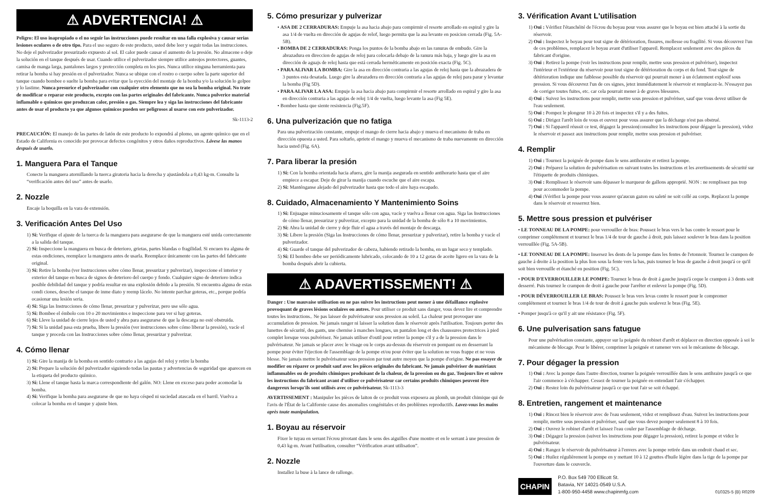⚠ ADVERTENCIA! ⚠
Peligro: El uso inapropiado o el no seguir las instrucciones puede resultar en una falla explosiva y causar serias lesiones oculares o de otro tipo. Para el uso seguro de este producto, usted debe leer y seguir todas las instrucciones. No deje el pulverizador presurizado expuesto al sol. El calor puede causar el aumento de la presión. No almacene o deje la solución en el tanque después de usar. Cuando utilice el pulverizador siempre utilice anteojos protectores, guantes, camisa de manga larga, pantalones largos y protección completa en los pies. Nunca utilice ninguna herramienta para retirar la bomba si hay presión en el pulverizador. Nunca se ubique con el rostro o cuerpo sobre la parte superior del tanque cuando bombee o suelte la bomba para evitar que la eyección del montaje de la bomba y/o la solución lo golpee y lo lastime. Nunca presurice el pulverizador con cualquier otro elemento que no sea la bomba original. No trate de modificar o reparar este producto, excepto con las partes originales del fabricante. Nunca pulverice material inflamable o químicos que produzcan calor, presión o gas. Siempre lea y siga las instrucciones del fabricante antes de usar el producto ya que algunos químicos pueden ser peligrosos al usarse con este pulverizador.
Sk-1113-2
PRECAUCIÓN: El manejo de las partes de latón de este producto lo expondrá al plomo, un agente químico que en el Estado de California es conocido por provocar defectos congénitos y otros daños reproductivos. Lávese las manos después de usarlo.
1. Manguera Para el Tanque
Conecte la manguera atornillando la tuerca giratoria hacia la derecha y ajustándola a 0,43 kg-m. Consulte la “verificación antes del uso” antes de usarlo.
2. Nozzle
Encaje la boquilla en la vara de extensión.
3. Verificación Antes Del Uso
1) Sí: Verifique el ajuste de la tuerca de la manguera para asegurarse de que la manguera esté unida correctamente a la salida del tanque.
2) Sí: Inspeccione la manguera en busca de deterioro, grietas, partes blandas o fragilidad. Si encuen tra alguna de estas ondiciones, reemplace la manguera antes de usarla. Reemplace únicamente con las partes del fabricante original.
3) Sí: Retire la bomba (ver Instrucciones sobre cómo llenar, presurizar y pulverizar), inspeccione el interior y exterior del tanque en busca de signos de deterioro del cuerpo y fondo. Cualquier signo de deterioro indica posible debilidad del tanque y podría resultar en una explosión debido a la presión. Si encuentra alguna de estas condi ciones, deseche el tanque de inme diato y reemp lácelo. No intente parchar goteras, etc., porque podría ocasionar una lesión seria.
4) Sí: Siga las Instrucciones de cómo llenar, presurizar y pulverizar, pero use sólo agua.
5) Sí: Bombee el émbolo con 10 o 20 movimientos e inspeccione para ver si hay goteras.
6) Sí: Lleve la unidad de cierre lejos de usted y abra para asegurarse de que la descarga no esté obstruida.
7) Sí: Si la unidad pasa esta prueba, libere la presión (ver instrucciones sobre cómo liberar la presión), vacíe el tanque y proceda con las Instrucciones sobre cómo llenar, presurizar y pulverizar.
4. Cómo llenar
1) Sí: Gire la manija de la bomba en sentido contrario a las agujas del reloj y retire la bomba
2) Sí: Prepare la solución del pulverizador siguiendo todas las pautas y advertencias de seguridad que aparecen en la etiqueta del producto químico.
3) Sí: Llene el tanque hasta la marca correspondiente del galón. NO: Llene en exceso para poder acomodar la bomba.
4) Sí: Verifique la bomba para asegurarse de que no haya césped ni suciedad atascada en el barril. Vuelva a colocar la bomba en el tanque y ajuste bien.
5. Cómo presurizar y pulverizar
• ASA DE 2 CERRADURAS: Empuje la asa hacia abajo para compirmir el resorte arrollado en espiral y gire la asa 1/4 de vuelta en dirección de agujas de relof, luego permita que la asa levante en posicion cerrada (Fig. 5A-5B).
• BOMBA DE 2 CERRADURAS: Ponga los puntos de la bomba abajo en las ranuras de embudo. Gire la abrazadura en direccion de agujas de reloj para colocarla debajo de la ranura más baja, y luego gire la asa en dirección de aguajs de reloj hasta que está cerrada herméticamente en posición exacta (Fig. 5C).
• PARA ALIVAR LA BOMBA: Gire la asa en dirección contraria a las agujas de reloj hasta que la abrazadera de 3 puntos esta desatada. Luego gire la abrazadera en dirección contraria a las agujas de reloj para parar y levantar la bomba (Fig 5D).
• PARA ALIVAR LA ASA: Empuje la asa hacia abajo para compirmir el resorte arrollado en espiral y gire la asa en dirección contraria a las agujas de reloj 1/4 de vuelta, luego levante la asa (Fig 5E).
• Bombee hasta que siente resistencia (Fig.5F).
6. Una pulverización que no fatiga
Para una pulverización constante, empuje el mango de cierre hacia abajo y mueva el mecanismo de traba en dirección opuesta a usted. Para soltarlo, apriete el mango y mueva el mecanismo de traba nuevamente en dirección hacia usted (Fig. 6A).
7. Para liberar la presión
1) Sí: Con la bomba orientada hacia afuera, gire la manija asegurada en sentido antihorario hasta que el aire empiece a escapar. Deje de girar la manija cuando escuche que el aire escapa.
2) Sí: Manténganse alejado del pulverizador hasta que todo el aire haya escapado.
8. Cuidado, Almacenamiento Y Mantenimiento Soins
1) Sí: Enjuague minuciosamente el tanque sólo con agua, vacíe y vuelva a llenar con agua. Siga las Instrucciones de cómo llenar, presurizar y pulverizar, excepto para la unidad de la bomba de sólo 8 a 10 movimientos.
2) Sí: Abra la unidad de cierre y deje fluir el agua a través del montaje de descarga.
3) Sí: Libere la presión (Siga las Instrucciones de cómo llenar, presurizar y pulverizar), retire la bomba y vacíe el pulverizador.
4) Sí: Guarde el tanque del pulverizador de cabeza, habiendo retirado la bomba, en un lugar seco y templado.
5) Sí: El bombeo debe ser periódicamente lubricado, colocando de 10 a 12 gotas de aceite ligero en la vara de la bomba después abrir la cubierta.
⚠ ADAVERTISSEMENT! ⚠
Danger : Une mauvaise utilisation ou ne pas suivre les instructions peut mener à une défaillance explosive provoquant de graves lésions oculaires ou autres. Pour utiliser ce produit sans danger, vous devez lire et comprendre toutes les instructions.. Ne pas laisser de pulvérisateur sous pression au soleil. La chaleur peut provoquer une accumulation de pression. Ne jamais ranger ni laisser la solution dans le réservoir après l'utilisation. Toujours porter des lunettes de sécurité, des gants, une chemise à manches longues, un pantalon long et des chaussures protectrices à pied complet lorsque vous pulvérisez. Ne jamais utiliser d'outil pour retirer la pompe s'il y a de la pression dans le pulvérisateur. Ne jamais se placer avec le visage ou le corps au-dessus du réservoir en pompant ou en desserrant la pompe pour éviter l'éjection de l'assemblage de la pompe et/ou pour éviter que la solution ne vous frappe et ne vous blesse. Ne jamais mettre le pulvérisateur sous pression par tout autre moyen que la pompe d'origine. Ne pas essayer de modifier ou réparer ce produit sauf avec les pièces originales du fabricant. Ne jamais pulvériser de matériaux inflammables ou de produits chimiques produisant de la chaleur, de la pression ou du gaz. Toujours lire et suivre les instructions du fabricant avant d'utiliser ce pulvérisateur car certains produits chimiques peuvent être dangereux lorsqu'ils sont utilisés avec ce pulvérisateur. Sk-1113-3
AVERTISSEMENT : Manipuler les pièces de laiton de ce produit vous exposera au plomb, un produit chimique qui de l'avis de l'État de la Californie cause des anomalies congénitales et des problèmes reproductifs. Lavez-vous les mains après toute manipulation.
1. Boyau au réservoir
Fixer le tuyau en serrant l'écrou pivotant dans le sens des aiguilles d'une montre et en le serrant à une pression de 0,43 kg-m. Avant l'utilisation, consulter “Vérification avant utilisation”.
2. Nozzle
Installez la buse à la lance de rallonge.
3. Vérification Avant L'utilisation
1) Oui : Vérifiez l'étanchéité de l'écrou du boyau pour vous assurer que le boyau est bien attaché à la sortie du réservoir.
2) Oui : Inspectez le boyau pour tout signe de détérioration, fissures, mollesse ou fragilité. Si vous découvrez l'un de ces problèmes, remplacez le boyau avant d'utiliser l'appareil. Remplacez seulement avec des pièces du fabricant d'origine.
3) Oui : Retirez la pompe (voir les instructions pour remplir, mettre sous pression et pulvériser), inspectez l'intérieur et l'extérieur du réservoir pour tout signe de détérioration du corps et du fond. Tout signe de détérioration indique une faiblesse possible du réservoir qui pourrait mener à un éclatement explosif sous pression. Si vous découvrez l'un de ces signes, jetez immédiatement le réservoir et remplacez-le. N'essayez pas de corriger toutes fuites, etc. car cela pourrait mener à de graves blessures.
4) Oui : Suivez les instructions pour remplir, mettre sous pression et pulvériser, sauf que vous devez utiliser de l'eau seulement.
5) Oui : Pompez le plongeur 10 à 20 fois et inspectez s'il y a des fuites.
6) Oui : Dirigez l'arrêt loin de vous et ouvrez pour vous assurer que la décharge n'est pas obstrué.
7) Oui : Si l'appareil réussit ce test, dégagez la pression(consultez les instructions pour dégager la pression), videz le réservoir et passez aux instructions pour remplir, mettre sous pression et pulvériser.
4. Remplir
1) Oui : Tournez la poignée de pompe dans le sens antihoraire et retirez la pompe.
2) Oui : Préparez la solution de pulvérisation en suivant toutes les instructions et les avertissements de sécurité sur l'étiquette de produits chimiques.
3) Oui : Remplissez le réservoir sans dépasser le marqueur de gallons approprié. NON : ne remplissez pas trop pour accommoder la pompe.
4) Oui : Vérifiez la pompe pour vous assurer qu'aucun gazon ou saleté ne soit collé au corps. Replacez la pompe dans le réservoir et resserrez bien.
5. Mettre sous pression et pulvériser
• LE TONNEAU DE LA POMPE: pour verrouiller de bras: Poussez le bras vers le bas contre le ressort pour le comprimer complétement et tournez le bras 1/4 de tour de gauche á droit, puis laissez soulever le bras dans la position verrouillée (Fig. 5A-5B).
• LE TONNEAU DE LA POMPE: Insersez les dents de la pompe dans les fentes de l'etonnoir. Tournez le crampon de gauche á droite á la position la plus lion sous la fente vers la bas, puis tournez le bras de gauche á droit jusqu'á ce qu'il soit bien verrouille et étanché en position (Fig. 5C).
• POUR D'EVERROUILLER LE POMPE: Tournez le bras de droit á gauche jusqu'á ceque le crampon á 3 dents soit desserré. Puis tournez le crampon de droit á gauche pour l'arrêter et enlevez la pompe (Fig. 5D).
• POUR DÉVERROUILLER LE BRAS: Poussez le bras vers levas contre le ressort pour le compromer complétement et tournez le bras 1/4 de tour de droit á gauche puis soulevez le bras (Fig. 5E).
• Pomper jusqu'à ce qu'il y ait une résistance (Fig. 5F).
6. Une pulverisation sans fatugue
Pour une pulvérisation constante, appuyer sur la poignée du robinet d'arrêt et déplacer en direction opposée à soi le mécanisme de blocage. Pour le libérer, comprimer la poignée et ramener vers soi le mécanisme de blocage.
7. Pour dégager la pression
1) Oui : Avec la pompe dans l'autre direction, tourner la poignée verrouillée dans le sens antihraire jusqu'à ce que l'air commence à s'échapper. Cessez de tourner la poignée en entendant l'air s'échapper.
2) Oui : Restez loin du pulvérisateur jusqu'à ce que tout l'air se soit échappé.
8. Entretien, rangement et maintenance
1) Oui : Rincez bien le réservoir avec de l'eau seulement, videz et remplissez d'eau. Suivez les instructions pour remplir, mettre sous pression et pulvériser, sauf que vous devez pomper seulement 8 à 10 fois.
2) Oui : Ouvrez le robinet d'arrêt et laissez l'eau couler par l'assemblage de décharge.
3) Oui : Dégagez la pression (suivez les instructions pour dégager la pression), retirez la pompe et videz le pulvérisateur.
4) Oui : Rangez le réservoir du pulvérisateur à l'envers avec la pompe retirée dans un endroit chaud et sec.
5) Oui : Huilez régulièrement la pompe en y mettant 10 à 12 gouttes d'huile légère dans la tige de la pompe par l'ouverture dans le couvercle.
CHAPIN
P.O. Box 549 700 Ellicott St.
Batavia, NY 14021-0549 U.S.A.
1-800-950-4458 www.chapinmfg.com
010325-5 (B) R0209